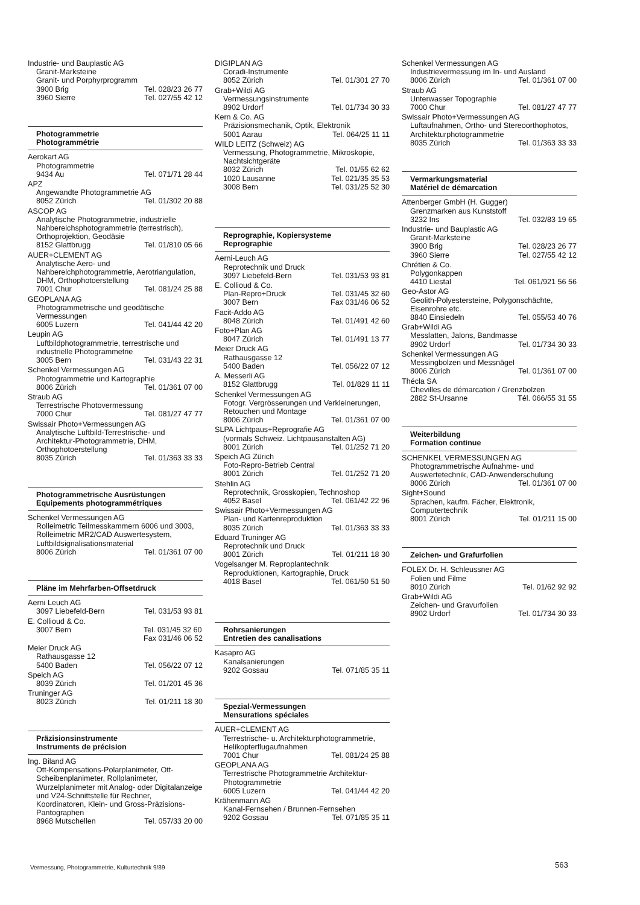Industrie- und Bauplastic AG
Granit-Marksteine
Granit- und Porphyrprogramm
3900 Brig Tel. 028/23 26 77
3960 Sierre Tel. 027/55 42 12
Photogrammetrie
Photogrammétrie
Aerokart AG
Photogrammetrie
9434 Au Tel. 071/71 28 44
APZ
Angewandte Photogrammetrie AG
8052 Zürich Tel. 01/302 20 88
ASCOP AG
Analytische Photogrammetrie, industrielle Nahbereichsphotogrammetrie (terrestrisch), Orthoprojektion, Geodäsie
8152 Glattbrugg Tel. 01/810 05 66
AUER+CLEMENT AG
Analytische Aero- und Nahbereichphotogrammetrie, Aerotriangulation, DHM, Orthophotoerstellung
7001 Chur Tel. 081/24 25 88
GEOPLANA AG
Photogrammetrische und geodätische Vermessungen
6005 Luzern Tel. 041/44 42 20
Leupin AG
Luftbildphotogrammetrie, terrestrische und industrielle Photogrammetrie
3005 Bern Tel. 031/43 22 31
Schenkel Vermessungen AG
Photogrammetrie und Kartographie
8006 Zürich Tel. 01/361 07 00
Straub AG
Terrestrische Photovermessung
7000 Chur Tel. 081/27 47 77
Swissair Photo+Vermessungen AG
Analytische Luftbild-Terrestrische- und Architektur-Photogrammetrie, DHM, Orthophotoerstellung
8035 Zürich Tel. 01/363 33 33
Photogrammetrische Ausrüstungen
Equipements photogrammétriques
Schenkel Vermessungen AG
Rolleimetric Teilmesskammern 6006 und 3003, Rolleimetric MR2/CAD Auswertesystem, Luftbildsignalisationsmaterial
8006 Zürich Tel. 01/361 07 00
Pläne im Mehrfarben-Offsetdruck
Aerni Leuch AG
3097 Liebefeld-Bern Tel. 031/53 93 81
E. Collioud & Co.
3007 Bern Tel. 031/45 32 60
Fax 031/46 06 52
Meier Druck AG
Rathausgasse 12
5400 Baden Tel. 056/22 07 12
Speich AG
8039 Zürich Tel. 01/201 45 36
Truninger AG
8023 Zürich Tel. 01/211 18 30
Präzisionsinstrumente
Instruments de précision
Ing. Biland AG
Ott-Kompensations-Polarplanimeter, Ott-Scheibenplanimeter, Rollplanimeter, Wurzelplanimeter mit Analog- oder Digitalanzeige und V24-Schnittstelle für Rechner, Koordinatoren, Klein- und Gross-Präzisions-Pantographen
8968 Mutschellen Tel. 057/33 20 00
DIGIPLAN AG
Coradi-Instrumente
8052 Zürich Tel. 01/301 27 70
Grab+Wildi AG
Vermessungsinstrumente
8902 Urdorf Tel. 01/734 30 33
Kern & Co. AG
Präzisionsmechanik, Optik, Elektronik
5001 Aarau Tel. 064/25 11 11
WILD LEITZ (Schweiz) AG
Vermessung, Photogrammetrie, Mikroskopie, Nachtsichtgeräte
8032 Zürich Tel. 01/55 62 62
1020 Lausanne Tel. 021/35 35 53
3008 Bern Tel. 031/25 52 30
Reprographie, Kopiersysteme
Reprographie
Aerni-Leuch AG
Reprotechnik und Druck
3097 Liebefeld-Bern Tel. 031/53 93 81
E. Collioud & Co.
Plan-Repro+Druck Tel. 031/45 32 60
3007 Bern Fax 031/46 06 52
Facit-Addo AG
8048 Zürich Tel. 01/491 42 60
Foto+Plan AG
8047 Zürich Tel. 01/491 13 77
Meier Druck AG
Rathausgasse 12
5400 Baden Tel. 056/22 07 12
A. Messerli AG
8152 Glattbrugg Tel. 01/829 11 11
Schenkel Vermessungen AG
Fotogr. Vergrösserungen und Verkleinerungen, Retouchen und Montage
8006 Zürich Tel. 01/361 07 00
SLPA Lichtpaus+Reprografie AG
(vormals Schweiz. Lichtpausanstalten AG)
8001 Zürich Tel. 01/252 71 20
Speich AG Zürich
Foto-Repro-Betrieb Central
8001 Zürich Tel. 01/252 71 20
Stehlin AG
Reprotechnik, Grosskopien, Technoshop
4052 Basel Tel. 061/42 22 96
Swissair Photo+Vermessungen AG
Plan- und Kartenreproduktion
8035 Zürich Tel. 01/363 33 33
Eduard Truninger AG
Reprotechnik und Druck
8001 Zürich Tel. 01/211 18 30
Vogelsanger M. Reproplantechnik
Reproduktionen, Kartographie, Druck
4018 Basel Tel. 061/50 51 50
Rohrsanierungen
Entretien des canalisations
Kasapro AG
Kanalsanierungen
9202 Gossau Tel. 071/85 35 11
Spezial-Vermessungen
Mensurations spéciales
AUER+CLEMENT AG
Terrestrische- u. Architekturphotogrammetrie, Helikopterflugaufnahmen
7001 Chur Tel. 081/24 25 88
GEOPLANA AG
Terrestrische Photogrammetrie Architektur-Photogrammetrie
6005 Luzern Tel. 041/44 42 20
Krähenmann AG
Kanal-Fernsehen / Brunnen-Fernsehen
9202 Gossau Tel. 071/85 35 11
Schenkel Vermessungen AG
Industrievermessung im In- und Ausland
8006 Zürich Tel. 01/361 07 00
Straub AG
Unterwasser Topographie
7000 Chur Tel. 081/27 47 77
Swissair Photo+Vermessungen AG
Luftaufnahmen, Ortho- und Stereoorthophotos, Architekturphotogrammetrie
8035 Zürich Tel. 01/363 33 33
Vermarkungsmaterial
Matériel de démarcation
Attenberger GmbH (H. Gugger)
Grenzmarken aus Kunststoff
3232 Ins Tel. 032/83 19 65
Industrie- und Bauplastic AG
Granit-Marksteine
3900 Brig Tel. 028/23 26 77
3960 Sierre Tel. 027/55 42 12
Chrétien & Co.
Polygonkappen
4410 Liestal Tel. 061/921 56 56
Geo-Astor AG
Geolith-Polyestersteine, Polygonschächte, Eisenrohre etc.
8840 Einsiedeln Tel. 055/53 40 76
Grab+Wildi AG
Messlatten, Jalons, Bandmasse
8902 Urdorf Tel. 01/734 30 33
Schenkel Vermessungen AG
Messingbolzen und Messnägel
8006 Zürich Tel. 01/361 07 00
Thécla SA
Chevilles de démarcation / Grenzbolzen
2882 St-Ursanne Tél. 066/55 31 55
Weiterbildung
Formation continue
SCHENKEL VERMESSUNGEN AG
Photogrammetrische Aufnahme- und Auswertetechnik, CAD-Anwenderschulung
8006 Zürich Tel. 01/361 07 00
Sight+Sound
Sprachen, kaufm. Fächer, Elektronik, Computertechnik
8001 Zürich Tel. 01/211 15 00
Zeichen- und Grafurfolien
FOLEX Dr. H. Schleussner AG
Folien und Filme
8010 Zürich Tel. 01/62 92 92
Grab+Wildi AG
Zeichen- und Gravurfolien
8902 Urdorf Tel. 01/734 30 33
Vermessung, Photogrammetrie, Kulturtechnik 9/89
563